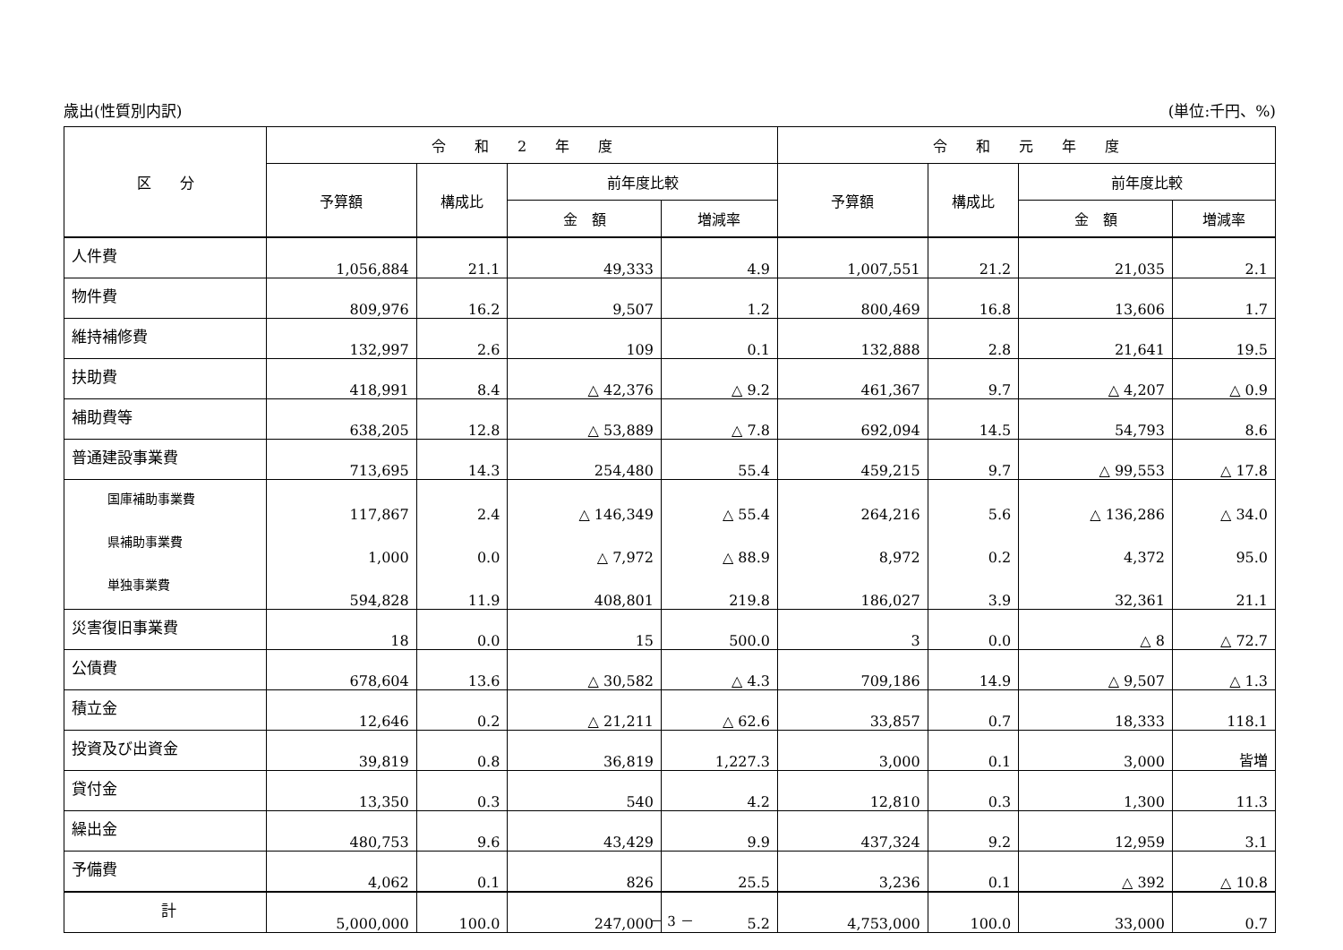歳出(性質別内訳) (単位:千円、%)
| 区 分 | 令 和 2 年 度 | | | | 令 和 元 年 度 | | | |
| --- | --- | --- | --- | --- | --- | --- | --- | --- |
| | 予算額 | 構成比 | 前年度比較 | | 予算額 | 構成比 | 前年度比較 | |
| | | | 金 額 | 増減率 | | | 金 額 | 増減率 |
| 人件費 | 1,056,884 | 21.1 | 49,333 | 4.9 | 1,007,551 | 21.2 | 21,035 | 2.1 |
| 物件費 | 809,976 | 16.2 | 9,507 | 1.2 | 800,469 | 16.8 | 13,606 | 1.7 |
| 維持補修費 | 132,997 | 2.6 | 109 | 0.1 | 132,888 | 2.8 | 21,641 | 19.5 |
| 扶助費 | 418,991 | 8.4 | △ 42,376 | △ 9.2 | 461,367 | 9.7 | △ 4,207 | △ 0.9 |
| 補助費等 | 638,205 | 12.8 | △ 53,889 | △ 7.8 | 692,094 | 14.5 | 54,793 | 8.6 |
| 普通建設事業費 | 713,695 | 14.3 | 254,480 | 55.4 | 459,215 | 9.7 | △ 99,553 | △ 17.8 |
| 国庫補助事業費 | 117,867 | 2.4 | △ 146,349 | △ 55.4 | 264,216 | 5.6 | △ 136,286 | △ 34.0 |
| 県補助事業費 | 1,000 | 0.0 | △ 7,972 | △ 88.9 | 8,972 | 0.2 | 4,372 | 95.0 |
| 単独事業費 | 594,828 | 11.9 | 408,801 | 219.8 | 186,027 | 3.9 | 32,361 | 21.1 |
| 災害復旧事業費 | 18 | 0.0 | 15 | 500.0 | 3 | 0.0 | △ 8 | △ 72.7 |
| 公債費 | 678,604 | 13.6 | △ 30,582 | △ 4.3 | 709,186 | 14.9 | △ 9,507 | △ 1.3 |
| 積立金 | 12,646 | 0.2 | △ 21,211 | △ 62.6 | 33,857 | 0.7 | 18,333 | 118.1 |
| 投資及び出資金 | 39,819 | 0.8 | 36,819 | 1,227.3 | 3,000 | 0.1 | 3,000 | 皆増 |
| 貸付金 | 13,350 | 0.3 | 540 | 4.2 | 12,810 | 0.3 | 1,300 | 11.3 |
| 繰出金 | 480,753 | 9.6 | 43,429 | 9.9 | 437,324 | 9.2 | 12,959 | 3.1 |
| 予備費 | 4,062 | 0.1 | 826 | 25.5 | 3,236 | 0.1 | △ 392 | △ 10.8 |
| 計 | 5,000,000 | 100.0 | 247,000 | 5.2 | 4,753,000 | 100.0 | 33,000 | 0.7 |
－ 3 －